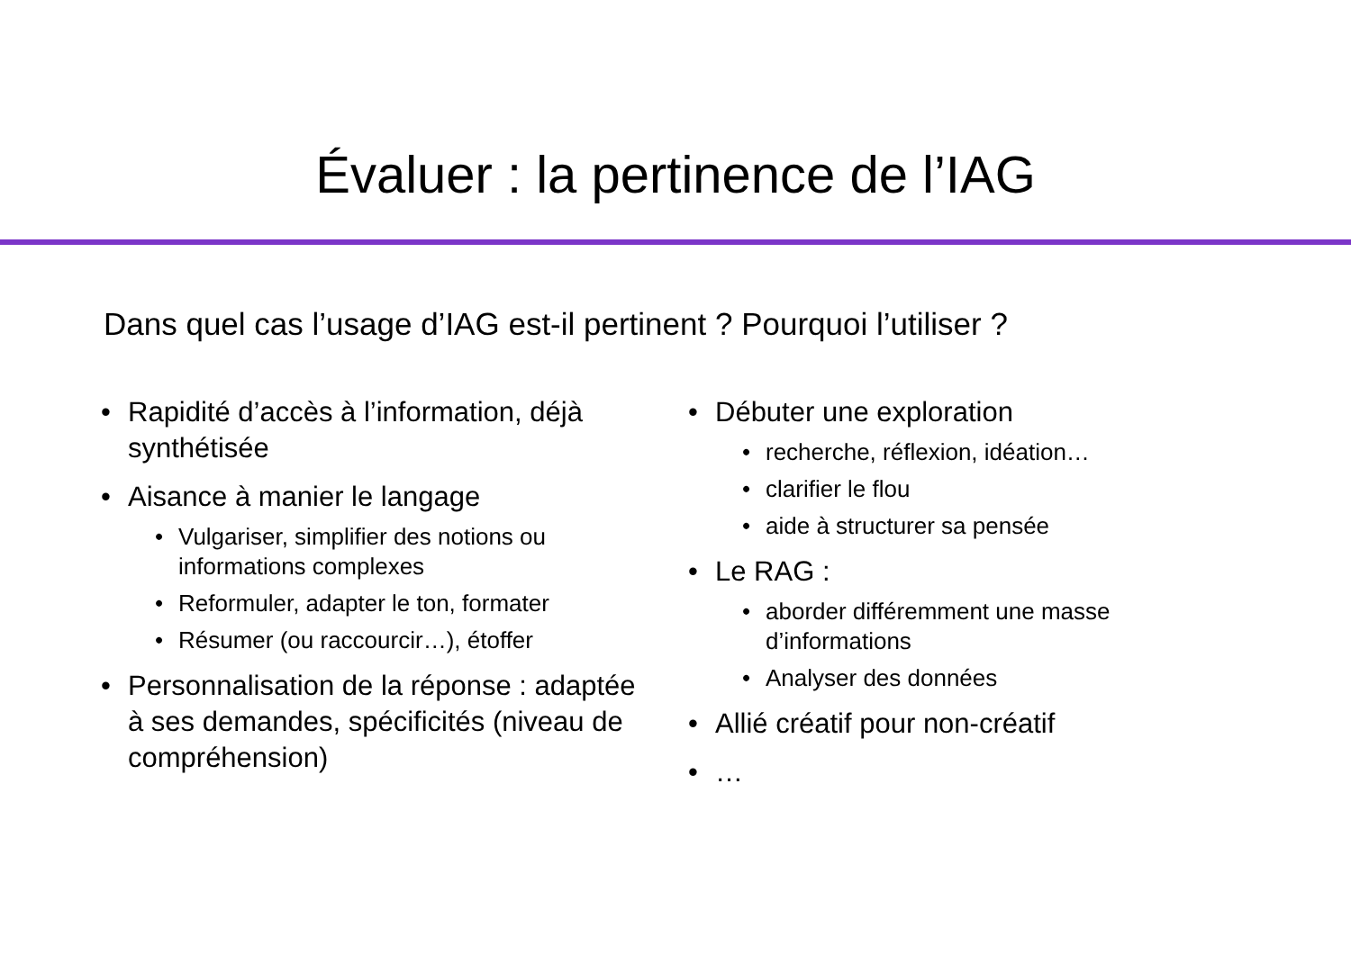Évaluer : la pertinence de l’IAG
Dans quel cas l’usage d’IAG est-il pertinent ? Pourquoi l’utiliser ?
• Rapidité d’accès à l’information, déjà synthétisée
• Aisance à manier le langage
• Vulgariser, simplifier des notions ou informations complexes
• Reformuler, adapter le ton, formater
• Résumer (ou raccourcir…), étoffer
• Personnalisation de la réponse : adaptée à ses demandes, spécificités (niveau de compréhension)
• Débuter une exploration
• recherche, réflexion, idéation…
• clarifier le flou
• aide à structurer sa pensée
• Le RAG :
• aborder différemment une masse d’informations
• Analyser des données
• Allié créatif pour non-créatif
• …